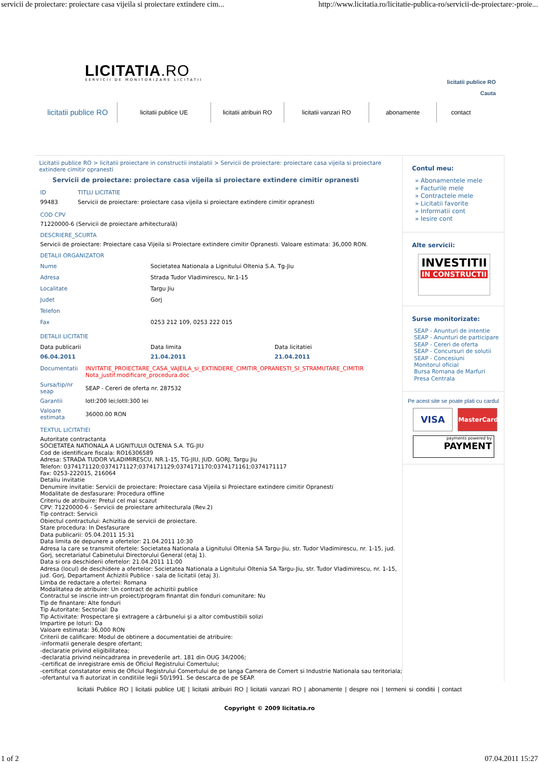servicii de proiectare: proiectare casa vijeila si proiectare extindere cim... http://www.licitatia.ro/licitatie-publica-ro/servicii-de-proiectare:-proie...
LICITATIA.RO
SERVICII DE MONITORIZARE LICITATII
licitatii publice RO
Cauta
licitatii publice RO
licitatii publice UE
licitatii atribuiri RO
licitatii vanzari RO abonamente contact
Licitatii publice RO > licitatii proiectare in constructii instalatii > Servicii de proiectare: proiectare casa vijeila si proiectare extindere cimitir opranesti
Servicii de proiectare: proiectare casa vijeila si proiectare extindere cimitir opranesti
| ID | TITLU LICITATIE |
| 99483 | Servicii de proiectare: proiectare casa vijeila si proiectare extindere cimitir opranesti |
COD CPV
71220000-6 (Servicii de proiectare arhitecturală)
DESCRIERE_SCURTA
Servicii de proiectare: Proiectare casa Vijeila si Proiectare extindere cimitir Opranesti. Valoare estimata: 36,000 RON.
DETALII ORGANIZATOR
| Nume | Societatea Nationala a Lignitului Oltenia S.A. Tg-Jiu |
| Adresa | Strada Tudor Vladimirescu, Nr.1-15 |
| Localitate | Targu Jiu |
| Judet | Gorj |
| Telefon | |
| Fax | 0253 212 109, 0253 222 015 |
DETALII LICITATIE
| Data publicarii | Data limita | Data licitatiei |
| 06.04.2011 | 21.04.2011 | 21.04.2011 |
| Documentatii | INVITATIE_PROIECTARE_CASA_VAJEILA_si_EXTINDERE_CIMITIR_OPRANESTI_SI_STRAMUTARE_CIMITIR Nota_justif.modificare_procedura.doc |
| Sursa/tip/nr seap | SEAP - Cereri de oferta nr. 287532 |
| Garantii | lotI:200 lei;lotII:300 lei |
| Valoare estimata | 36000.00 RON |
TEXTUL LICITATIEI
Autoritate contractanta
SOCIETATEA NATIONALA A LIGNITULUI OLTENIA S.A. TG-JIU
Cod de identificare fiscala: RO16306589
Adresa: STRADA TUDOR VLADIMIRESCU, NR.1-15, TG-JIU, JUD. GORJ, Targu Jiu
Telefon: 0374171120;0374171127;0374171129;0374171170;0374171161;0374171117
Fax: 0253-222015, 216064
Detaliu invitatie
Denumire invitatie: Servicii de proiectare: Proiectare casa Vijeila si Proiectare extindere cimitir Opranesti
Modalitate de desfasurare: Procedura offline
Criteriu de atribuire: Pretul cel mai scazut
CPV: 71220000-6 - Servicii de proiectare arhitecturala (Rev.2)
Tip contract: Servicii
Obiectul contractului: Achizitia de servicii de proiectare.
Stare procedura: In Desfasurare
Data publicarii: 05.04.2011 15:31
Data limita de depunere a ofertelor: 21.04.2011 10:30
Adresa la care se transmit ofertele: Societatea Nationala a Lignitului Oltenia SA Targu-Jiu, str. Tudor Vladimirescu, nr. 1-15, jud. Gorj, secretariatul Cabinetului Directorului General (etaj 1).
Data si ora deschiderii ofertelor: 21.04.2011 11:00
Adresa (locul) de deschidere a ofertelor: Societatea Nationala a Lignitului Oltenia SA Targu-Jiu, str. Tudor Vladimirescu, nr. 1-15, jud. Gorj, Departament Achizitii Publice - sala de licitatii (etaj 3).
Limba de redactare a ofertei: Romana
Modalitatea de atribuire: Un contract de achizitii publice
Contractul se inscrie intr-un proiect/program finantat din fonduri comunitare: Nu
Tip de finantare: Alte fonduri
Tip Autoritate: Sectorial: Da
Tip Activitate: Prospectare şi extragere a cărbunelui şi a altor combustibili solizi
Impartire pe loturi: Da
Valoare estimata: 36,000 RON
Criterii de calificare: Modul de obtinere a documentatiei de atribuire:
-informatii generale despre ofertant;
-declaratie privind eligibilitatea;
-declaratia privind neincadrarea in prevederile art. 181 din OUG 34/2006;
-certificat de inregistrare emis de Oficiul Registrului Comertului;
-certificat constatator emis de Oficiul Registrului Comertului de pe langa Camera de Comert si Industrie Nationala sau teritoriala;
-ofertantul va fi autorizat in conditiile legii 50/1991. Se descarca de pe SEAP.
Contul meu:
» Abonamentele mele
» Facturile mele
» Contractele mele
» Licitatii favorite
» Informatii cont
» Iesire cont
Alte servicii:
INVESTITII
IN CONSTRUCTII
Surse monitorizate:
SEAP - Anunturi de intentie
SEAP - Anunturi de participare
SEAP - Cereri de oferta
SEAP - Concursuri de solutii
SEAP - Concesiuni
Monitorul oficial
Bursa Romana de Marfuri
Presa Centrala
Pe acest site se poate plati cu cardul
VISA
MasterCard
payments powered by
PAYMENT
licitatii Publice RO | licitatii publice UE | licitatii atribuiri RO | licitatii vanzari RO | abonamente | despre noi | termeni si conditii | contact
Copyright © 2009 licitatia.ro
1 of 2 07.04.2011 15:27